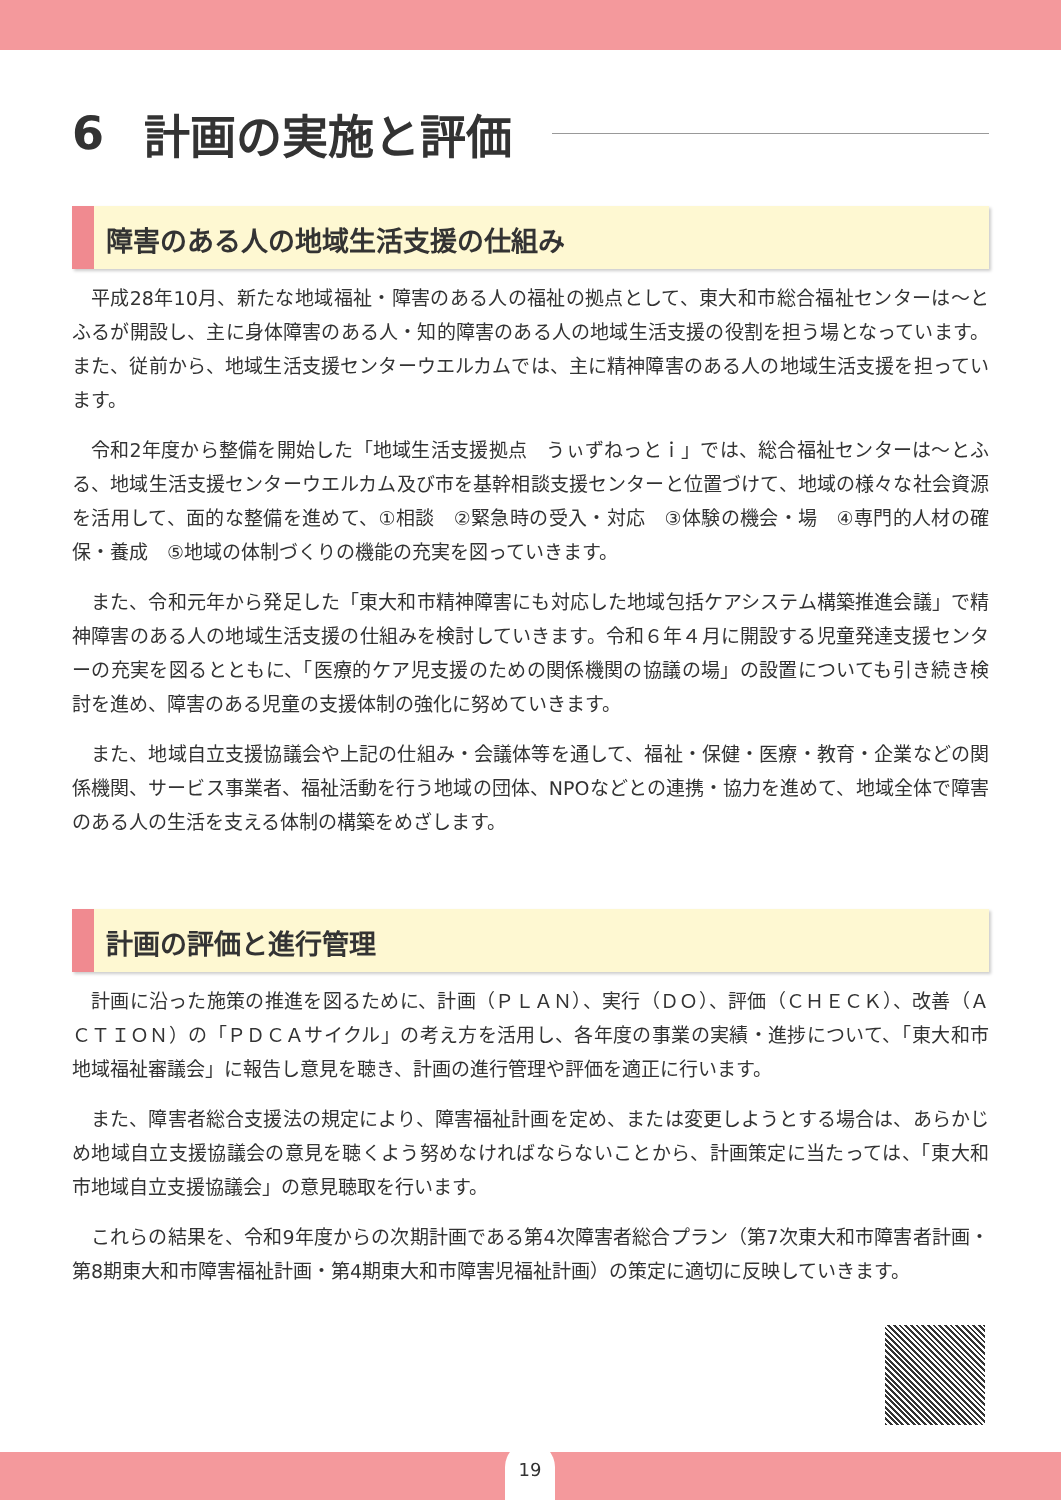6 計画の実施と評価
障害のある人の地域生活支援の仕組み
平成28年10月、新たな地域福祉・障害のある人の福祉の拠点として、東大和市総合福祉センターは～とふるが開設し、主に身体障害のある人・知的障害のある人の地域生活支援の役割を担う場となっています。また、従前から、地域生活支援センターウエルカムでは、主に精神障害のある人の地域生活支援を担っています。
令和2年度から整備を開始した「地域生活支援拠点　うぃずねっとｉ」では、総合福祉センターは～とふる、地域生活支援センターウエルカム及び市を基幹相談支援センターと位置づけて、地域の様々な社会資源を活用して、面的な整備を進めて、①相談　②緊急時の受入・対応　③体験の機会・場　④専門的人材の確保・養成　⑤地域の体制づくりの機能の充実を図っていきます。
また、令和元年から発足した「東大和市精神障害にも対応した地域包括ケアシステム構築推進会議」で精神障害のある人の地域生活支援の仕組みを検討していきます。令和６年４月に開設する児童発達支援センターの充実を図るとともに、「医療的ケア児支援のための関係機関の協議の場」の設置についても引き続き検討を進め、障害のある児童の支援体制の強化に努めていきます。
また、地域自立支援協議会や上記の仕組み・会議体等を通して、福祉・保健・医療・教育・企業などの関係機関、サービス事業者、福祉活動を行う地域の団体、NPOなどとの連携・協力を進めて、地域全体で障害のある人の生活を支える体制の構築をめざします。
計画の評価と進行管理
計画に沿った施策の推進を図るために、計画（ＰＬＡＮ）、実行（ＤＯ）、評価（ＣＨＥＣＫ）、改善（ＡＣＴＩＯＮ）の「ＰＤＣＡサイクル」の考え方を活用し、各年度の事業の実績・進捗について、「東大和市地域福祉審議会」に報告し意見を聴き、計画の進行管理や評価を適正に行います。
また、障害者総合支援法の規定により、障害福祉計画を定め、または変更しようとする場合は、あらかじめ地域自立支援協議会の意見を聴くよう努めなければならないことから、計画策定に当たっては、「東大和市地域自立支援協議会」の意見聴取を行います。
これらの結果を、令和9年度からの次期計画である第4次障害者総合プラン（第7次東大和市障害者計画・第8期東大和市障害福祉計画・第4期東大和市障害児福祉計画）の策定に適切に反映していきます。
19